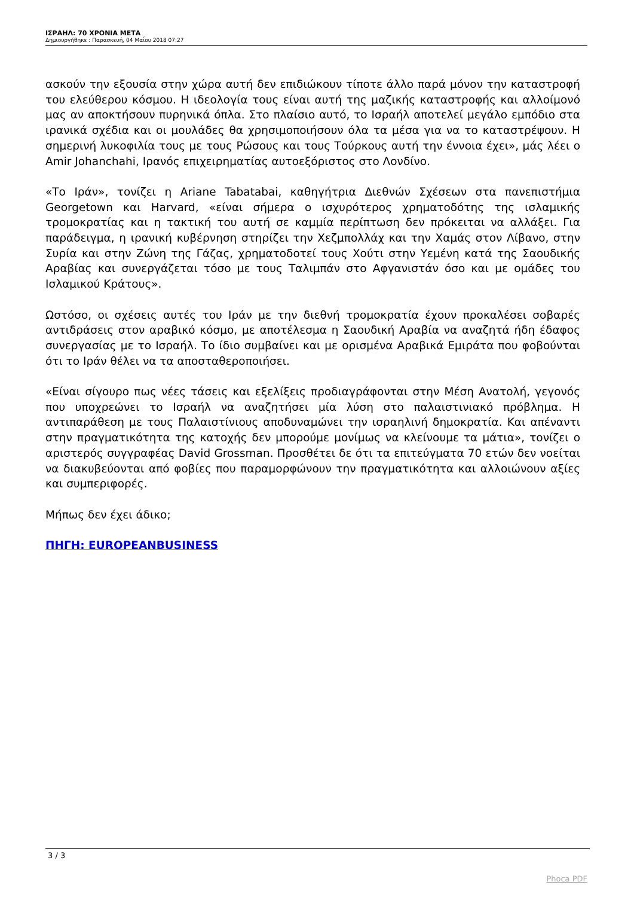ΙΣΡΑΗΛ: 70 ΧΡΟΝΙΑ ΜΕΤΑ
Δημιουργήθηκε : Παρασκευή, 04 Μαΐου 2018 07:27
ασκούν την εξουσία στην χώρα αυτή δεν επιδιώκουν τίποτε άλλο παρά μόνον την καταστροφή του ελεύθερου κόσμου. Η ιδεολογία τους είναι αυτή της μαζικής καταστροφής και αλλοίμονό μας αν αποκτήσουν πυρηνικά όπλα. Στο πλαίσιο αυτό, το Ισραήλ αποτελεί μεγάλο εμπόδιο στα ιρανικά σχέδια και οι μουλάδες θα χρησιμοποιήσουν όλα τα μέσα για να το καταστρέψουν. Η σημερινή λυκοφιλία τους με τους Ρώσους και τους Τούρκους αυτή την έννοια έχει», μάς λέει ο Amir Johanchahi, Ιρανός επιχειρηματίας αυτοεξόριστος στο Λονδίνο.
«Το Ιράν», τονίζει η Ariane Tabatabai, καθηγήτρια Διεθνών Σχέσεων στα πανεπιστήμια Georgetown και Harvard, «είναι σήμερα ο ισχυρότερος χρηματοδότης της ισλαμικής τρομοκρατίας και η τακτική του αυτή σε καμμία περίπτωση δεν πρόκειται να αλλάξει. Για παράδειγμα, η ιρανική κυβέρνηση στηρίζει την Χεζμπολλάχ και την Χαμάς στον Λίβανο, στην Συρία και στην Ζώνη της Γάζας, χρηματοδοτεί τους Χούτι στην Υεμένη κατά της Σαουδικής Αραβίας και συνεργάζεται τόσο με τους Ταλιμπάν στο Αφγανιστάν όσο και με ομάδες του Ισλαμικού Κράτους».
Ωστόσο, οι σχέσεις αυτές του Ιράν με την διεθνή τρομοκρατία έχουν προκαλέσει σοβαρές αντιδράσεις στον αραβικό κόσμο, με αποτέλεσμα η Σαουδική Αραβία να αναζητά ήδη έδαφος συνεργασίας με το Ισραήλ. Το ίδιο συμβαίνει και με ορισμένα Αραβικά Εμιράτα που φοβούνται ότι το Ιράν θέλει να τα αποσταθεροποιήσει.
«Είναι σίγουρο πως νέες τάσεις και εξελίξεις προδιαγράφονται στην Μέση Ανατολή, γεγονός που υποχρεώνει το Ισραήλ να αναζητήσει μία λύση στο παλαιστινιακό πρόβλημα. Η αντιπαράθεση με τους Παλαιστίνιους αποδυναμώνει την ισραηλινή δημοκρατία. Και απέναντι στην πραγματικότητα της κατοχής δεν μπορούμε μονίμως να κλείνουμε τα μάτια», τονίζει ο αριστερός συγγραφέας David Grossman. Προσθέτει δε ότι τα επιτεύγματα 70 ετών δεν νοείται να διακυβεύονται από φοβίες που παραμορφώνουν την πραγματικότητα και αλλοιώνουν αξίες και συμπεριφορές.
Μήπως δεν έχει άδικο;
ΠΗΓΗ: EUROPEANBUSINESS
3 / 3
Phoca PDF